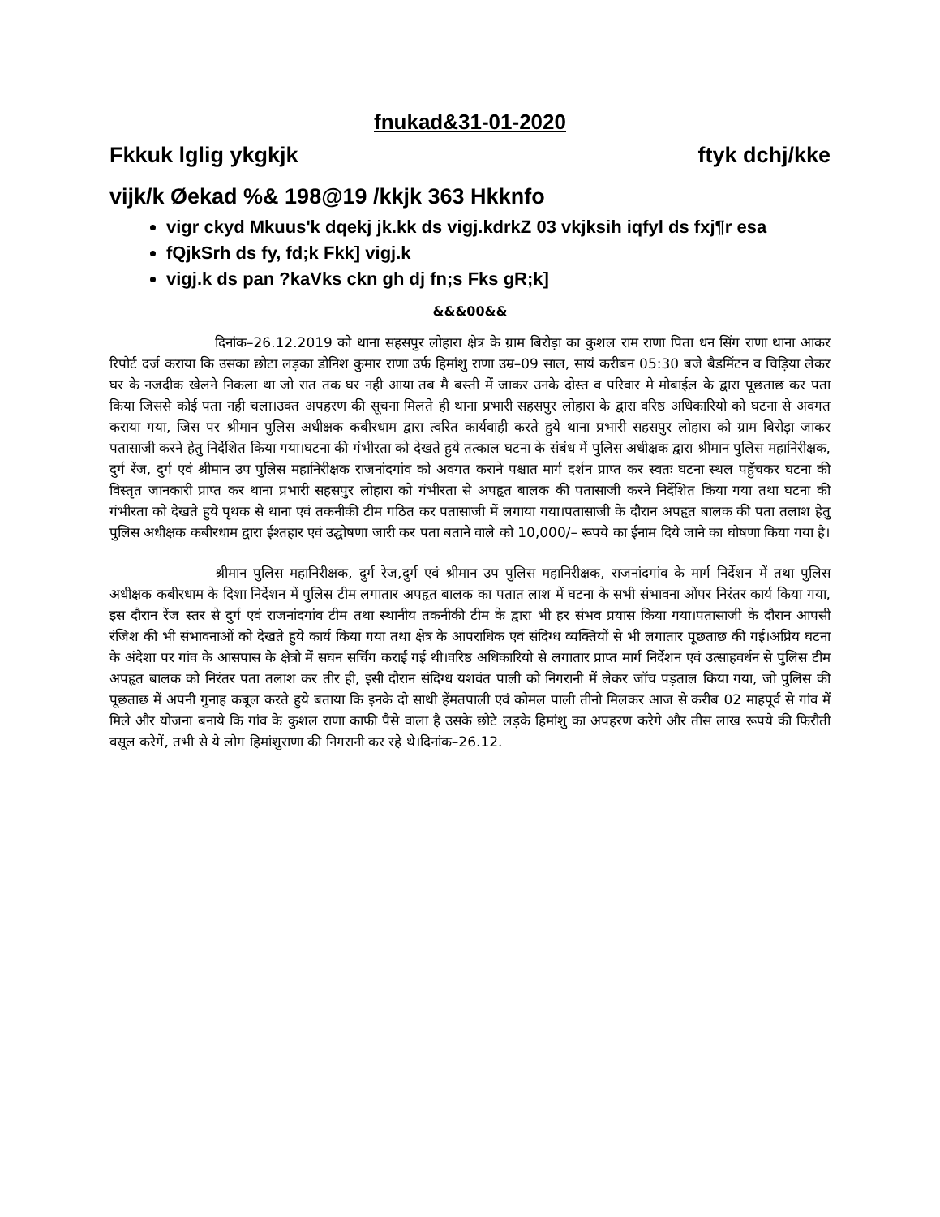fnukad&31-01-2020
Fkkuk lglig ykgkjk ftyk dchj/kke
vijk/k Øekad %& 198@19 /kkjk 363 Hkknfo
vigr ckyd Mkuus'k dqekj jk.kk ds vigj.kdrkZ 03 vkjksih iqfyl ds fxj¶r esa
fQjkSrh ds fy, fd;k Fkk] vigj.k
vigj.k ds pan ?kaVks ckn gh dj fn;s Fks gR;k]
&&&00&&
दिनांक–26.12.2019 को थाना सहसपुर लोहारा क्षेत्र के ग्राम बिरोड़ा का कुशल राम राणा पिता धन सिंग राणा थाना आकर रिपोर्ट दर्ज कराया कि उसका छोटा लड़का डोनिश कुमार राणा उर्फ हिमांशु राणा उम्र–09 साल, सायं करीबन 05:30 बजे बैडमिंटन व चिड़िया लेकर घर के नजदीक खेलने निकला था जो रात तक घर नही आया तब मै बस्ती में जाकर उनके दोस्त व परिवार मे मोबाईल के द्वारा पूछताछ कर पता किया जिससे कोई पता नही चला।उक्त अपहरण की सूचना मिलते ही थाना प्रभारी सहसपुर लोहारा के द्वारा वरिष्ठ अधिकारियो को घटना से अवगत कराया गया, जिस पर श्रीमान पुलिस अधीक्षक कबीरधाम द्वारा त्वरित कार्यवाही करते हुये थाना प्रभारी सहसपुर लोहारा को ग्राम बिरोड़ा जाकर पतासाजी करने हेतु निर्देशित किया गया।घटना की गंभीरता को देखते हुये तत्काल घटना के संबंध में पुलिस अधीक्षक द्वारा श्रीमान पुलिस महानिरीक्षक, दुर्ग रेंज, दुर्ग एवं श्रीमान उप पुलिस महानिरीक्षक राजनांदगांव को अवगत कराने पश्चात मार्ग दर्शन प्राप्त कर स्वतः घटना स्थल पहुॅचकर घटना की विस्तृत जानकारी प्राप्त कर थाना प्रभारी सहसपुर लोहारा को गंभीरता से अपहृत बालक की पतासाजी करने निर्देशित किया गया तथा घटना की गंभीरता को देखते हुये पृथक से थाना एवं तकनीकी टीम गठित कर पतासाजी में लगाया गया।पतासाजी के दौरान अपहृत बालक की पता तलाश हेतु पुलिस अधीक्षक कबीरधाम द्वारा ईश्तहार एवं उद्घोषणा जारी कर पता बताने वाले को 10,000/– रूपये का ईनाम दिये जाने का घोषणा किया गया है।
श्रीमान पुलिस महानिरीक्षक, दुर्ग रेज,दुर्ग एवं श्रीमान उप पुलिस महानिरीक्षक, राजनांदगांव के मार्ग निर्देशन में तथा पुलिस अधीक्षक कबीरधाम के दिशा निर्देशन में पुलिस टीम लगातार अपहृत बालक का पतात लाश में घटना के सभी संभावना ओंपर निरंतर कार्य किया गया, इस दौरान रेंज स्तर से दुर्ग एवं राजनांदगांव टीम तथा स्थानीय तकनीकी टीम के द्वारा भी हर संभव प्रयास किया गया।पतासाजी के दौरान आपसी रंजिश की भी संभावनाओं को देखते हुये कार्य किया गया तथा क्षेत्र के आपराधिक एवं संदिग्ध व्यक्तियों से भी लगातार पूछताछ की गई।अप्रिय घटना के अंदेशा पर गांव के आसपास के क्षेत्रो में सघन सर्चिग कराई गई थी।वरिष्ठ अधिकारियो से लगातार प्राप्त मार्ग निर्देशन एवं उत्साहवर्धन से पुलिस टीम अपहृत बालक को निरंतर पता तलाश कर तीर ही, इसी दौरान संदिग्ध यशवंत पाली को निगरानी में लेकर जॉच पड़ताल किया गया, जो पुलिस की पूछताछ में अपनी गुनाह कबूल करते हुये बताया कि इनके दो साथी हेंमतपाली एवं कोमल पाली तीनो मिलकर आज से करीब 02 माहपूर्व से गांव में मिले और योजना बनाये कि गांव के कुशल राणा काफी पैसे वाला है उसके छोटे लड़के हिमांशु का अपहरण करेगे और तीस लाख रूपये की फिरौती वसूल करेगें, तभी से ये लोग हिमांशुराणा की निगरानी कर रहे थे।दिनांक–26.12.